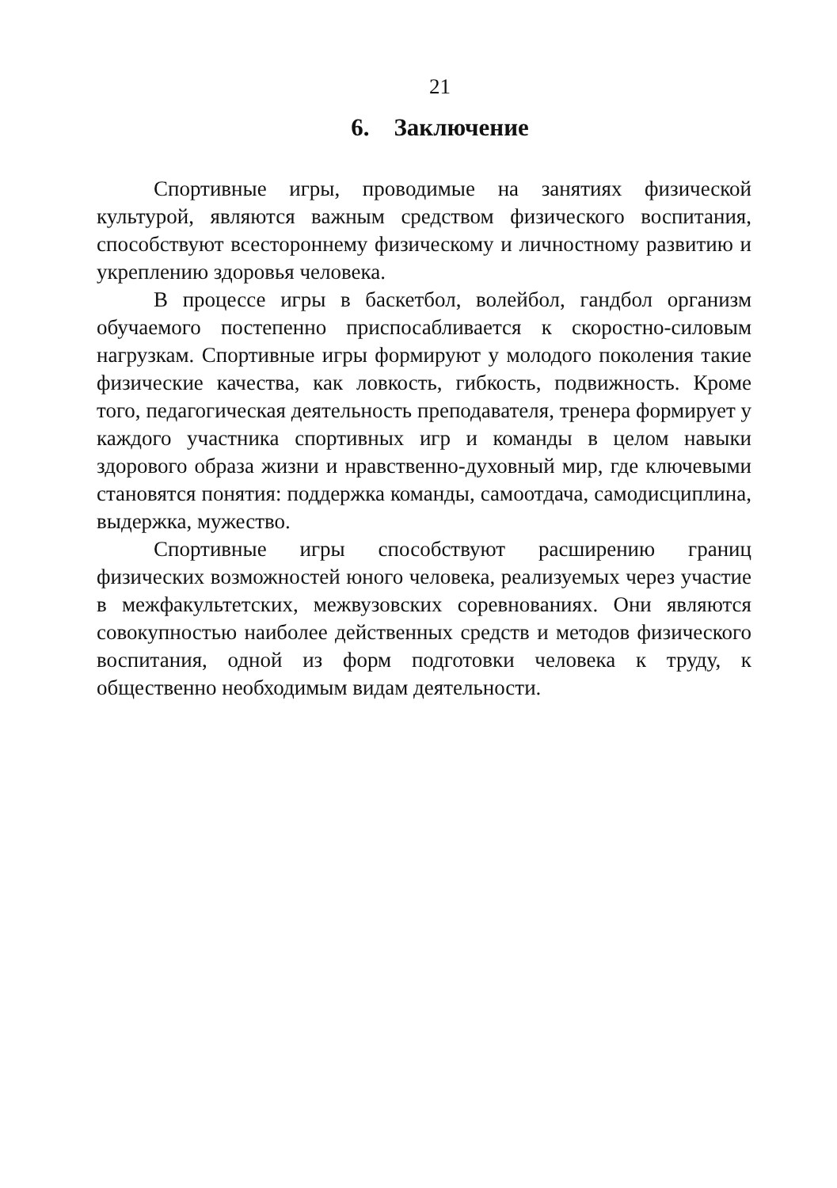21
6. Заключение
Спортивные игры, проводимые на занятиях физической культурой, являются важным средством физического воспитания, способствуют всестороннему физическому и личностному развитию и укреплению здоровья человека.
В процессе игры в баскетбол, волейбол, гандбол организм обучаемого постепенно приспосабливается к скоростно-силовым нагрузкам. Спортивные игры формируют у молодого поколения такие физические качества, как ловкость, гибкость, подвижность. Кроме того, педагогическая деятельность преподавателя, тренера формирует у каждого участника спортивных игр и команды в целом навыки здорового образа жизни и нравственно-духовный мир, где ключевыми становятся понятия: поддержка команды, самоотдача, самодисциплина, выдержка, мужество.
Спортивные игры способствуют расширению границ физических возможностей юного человека, реализуемых через участие в межфакультетских, межвузовских соревнованиях. Они являются совокупностью наиболее действенных средств и методов физического воспитания, одной из форм подготовки человека к труду, к общественно необходимым видам деятельности.